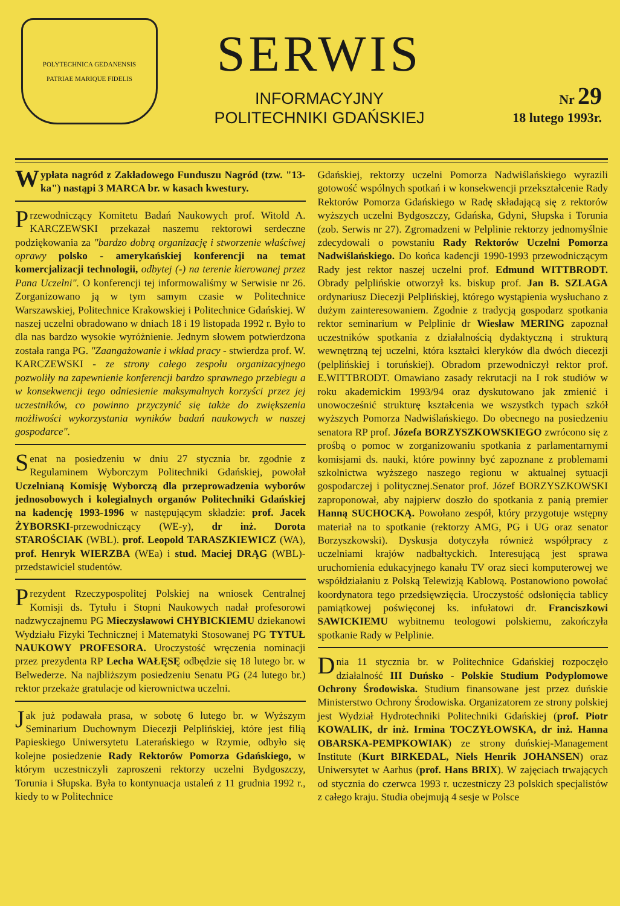POLYTECHNICA GEDANENSIS
PATRIAE MARIQUE FIDELIS
SERWIS
INFORMACYJNY
POLITECHNIKI GDAŃSKIEJ
Nr 29
18 lutego 1993r.
Wypłata nagród z Zakładowego Funduszu Nagród (tzw. "13-ka") nastąpi 3 MARCA br. w kasach kwestury.
Przewodniczący Komitetu Badań Naukowych prof. Witold A. KARCZEWSKI przekazał naszemu rektorowi serdeczne podziękowania za "bardzo dobrą organizację i stworzenie właściwej oprawy polsko - amerykańskiej konferencji na temat komercjalizacji technologii, odbytej (-) na terenie kierowanej przez Pana Uczelni". O konferencji tej informowaliśmy w Serwisie nr 26. Zorganizowano ją w tym samym czasie w Politechnice Warszawskiej, Politechnice Krakowskiej i Politechnice Gdańskiej. W naszej uczelni obradowano w dniach 18 i 19 listopada 1992 r. Było to dla nas bardzo wysokie wyróżnienie. Jednym słowem potwierdzona została ranga PG. "Zaangażowanie i wkład pracy - stwierdza prof. W. KARCZEWSKI - ze strony całego zespołu organizacyjnego pozwoliły na zapewnienie konferencji bardzo sprawnego przebiegu a w konsekwencji tego odniesienie maksymalnych korzyści przez jej uczestników, co powinno przyczynić się także do zwiększenia możliwości wykorzystania wyników badań naukowych w naszej gospodarce".
Senat na posiedzeniu w dniu 27 stycznia br. zgodnie z Regulaminem Wyborczym Politechniki Gdańskiej, powołał Uczelnianą Komisję Wyborczą dla przeprowadzenia wyborów jednosobowych i kolegialnych organów Politechniki Gdańskiej na kadencję 1993-1996 w następującym składzie: prof. Jacek ŻYBORSKI-przewodniczący (WE-y), dr inż. Dorota STAROŚCIAK (WBL). prof. Leopold TARASZKIEWICZ (WA), prof. Henryk WIERZBA (WEa) i stud. Maciej DRĄG (WBL)-przedstawiciel studentów.
Prezydent Rzeczypospolitej Polskiej na wniosek Centralnej Komisji ds. Tytułu i Stopni Naukowych nadał profesorowi nadzwyczajnemu PG Mieczysławowi CHYBICKIEMU dziekanowi Wydziału Fizyki Technicznej i Matematyki Stosowanej PG TYTUŁ NAUKOWY PROFESORA. Uroczystość wręczenia nominacji przez prezydenta RP Lecha WAŁĘSĘ odbędzie się 18 lutego br. w Belwederze. Na najbliższym posiedzeniu Senatu PG (24 lutego br.) rektor przekaże gratulacje od kierownictwa uczelni.
Jak już podawała prasa, w sobotę 6 lutego br. w Wyższym Seminarium Duchownym Diecezji Pelplińskiej, które jest filią Papieskiego Uniwersytetu Laterańskiego w Rzymie, odbyło się kolejne posiedzenie Rady Rektorów Pomorza Gdańskiego, w którym uczestniczyli zaproszeni rektorzy uczelni Bydgoszczy, Torunia i Słupska. Była to kontynuacja ustaleń z 11 grudnia 1992 r., kiedy to w Politechnice
Gdańskiej, rektorzy uczelni Pomorza Nadwiślańskiego wyrazili gotowość wspólnych spotkań i w konsekwencji przekształcenie Rady Rektorów Pomorza Gdańskiego w Radę składającą się z rektorów wyższych uczelni Bydgoszczy, Gdańska, Gdyni, Słupska i Torunia (zob. Serwis nr 27). Zgromadzeni w Pelplinie rektorzy jednomyślnie zdecydowali o powstaniu Rady Rektorów Uczelni Pomorza Nadwiślańskiego. Do końca kadencji 1990-1993 przewodniczącym Rady jest rektor naszej uczelni prof. Edmund WITTBRODT. Obrady pelplińskie otworzył ks. biskup prof. Jan B. SZLAGA ordynariusz Diecezji Pelplińskiej, którego wystąpienia wysłuchano z dużym zainteresowaniem. Zgodnie z tradycją gospodarz spotkania rektor seminarium w Pelplinie dr Wiesław MERING zapoznał uczestników spotkania z działalnością dydaktyczną i strukturą wewnętrzną tej uczelni, która kształci kleryków dla dwóch diecezji (pelplińskiej i toruńskiej). Obradom przewodniczył rektor prof. E.WITTBRODT. Omawiano zasady rekrutacji na I rok studiów w roku akademickim 1993/94 oraz dyskutowano jak zmienić i unowocześnić strukturę kształcenia we wszystkch typach szkół wyższych Pomorza Nadwiślańskiego. Do obecnego na posiedzeniu senatora RP prof. Józefa BORZYSZKOWSKIEGO zwrócono się z prośbą o pomoc w zorganizowaniu spotkania z parlamentarnymi komisjami ds. nauki, które powinny być zapoznane z problemami szkolnictwa wyższego naszego regionu w aktualnej sytuacji gospodarczej i politycznej.Senator prof. Józef BORZYSZKOWSKI zaproponował, aby najpierw doszło do spotkania z panią premier Hanną SUCHOCKĄ. Powołano zespół, który przygotuje wstępny materiał na to spotkanie (rektorzy AMG, PG i UG oraz senator Borzyszkowski). Dyskusja dotyczyła również współpracy z uczelniami krajów nadbałtyckich. Interesującą jest sprawa uruchomienia edukacyjnego kanału TV oraz sieci komputerowej we współdziałaniu z Polską Telewizją Kablową. Postanowiono powołać koordynatora tego przedsięwzięcia. Uroczystość odsłonięcia tablicy pamiątkowej poświęconej ks. infułatowi dr. Franciszkowi SAWICKIEMU wybitnemu teologowi polskiemu, zakończyła spotkanie Rady w Pelplinie.
Dnia 11 stycznia br. w Politechnice Gdańskiej rozpoczęło działalność III Duńsko - Polskie Studium Podyplomowe Ochrony Środowiska. Studium finansowane jest przez duńskie Ministerstwo Ochrony Środowiska. Organizatorem ze strony polskiej jest Wydział Hydrotechniki Politechniki Gdańskiej (prof. Piotr KOWALIK, dr inż. Irmina TOCZYŁOWSKA, dr inż. Hanna OBARSKA-PEMPKOWIAK) ze strony duńskiej-Management Institute (Kurt BIRKEDAL, Niels Henrik JOHANSEN) oraz Uniwersytet w Aarhus (prof. Hans BRIX). W zajęciach trwających od stycznia do czerwca 1993 r. uczestniczy 23 polskich specjalistów z całego kraju. Studia obejmują 4 sesje w Polsce